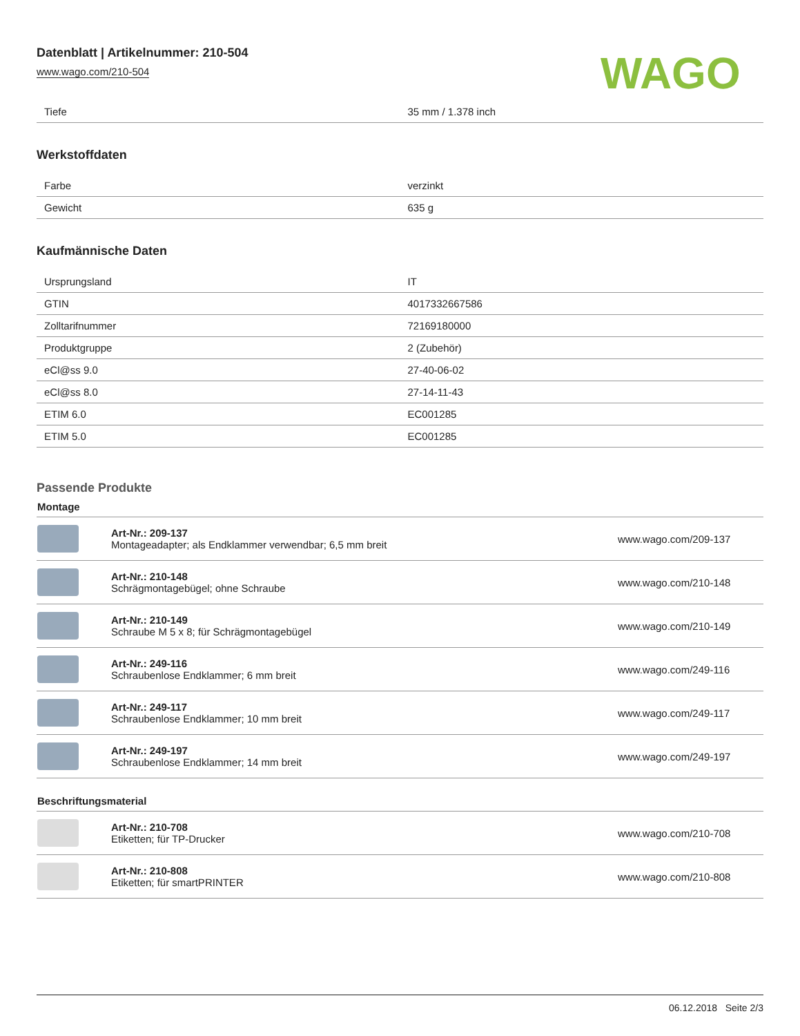Datenblatt | Artikelnummer: 210-504
www.wago.com/210-504
WAGO
| Tiefe | 35 mm / 1.378 inch |
Werkstoffdaten
| Farbe | verzinkt |
| Gewicht | 635 g |
Kaufmännische Daten
| Ursprungsland | IT |
| GTIN | 4017332667586 |
| Zolltarifnummer | 72169180000 |
| Produktgruppe | 2 (Zubehör) |
| eCl@ss 9.0 | 27-40-06-02 |
| eCl@ss 8.0 | 27-14-11-43 |
| ETIM 6.0 | EC001285 |
| ETIM 5.0 | EC001285 |
Passende Produkte
Montage
| | Art-Nr.: 209-137 Montageadapter; als Endklammer verwendbar; 6,5 mm breit | www.wago.com/209-137 |
| | Art-Nr.: 210-148 Schrägmontagebügel; ohne Schraube | www.wago.com/210-148 |
| | Art-Nr.: 210-149 Schraube M 5 x 8; für Schrägmontagebügel | www.wago.com/210-149 |
| | Art-Nr.: 249-116 Schraubenlose Endklammer; 6 mm breit | www.wago.com/249-116 |
| | Art-Nr.: 249-117 Schraubenlose Endklammer; 10 mm breit | www.wago.com/249-117 |
| | Art-Nr.: 249-197 Schraubenlose Endklammer; 14 mm breit | www.wago.com/249-197 |
Beschriftungsmaterial
| | Art-Nr.: 210-708 Etiketten; für TP-Drucker | www.wago.com/210-708 |
| | Art-Nr.: 210-808 Etiketten; für smartPRINTER | www.wago.com/210-808 |
06.12.2018 Seite 2/3